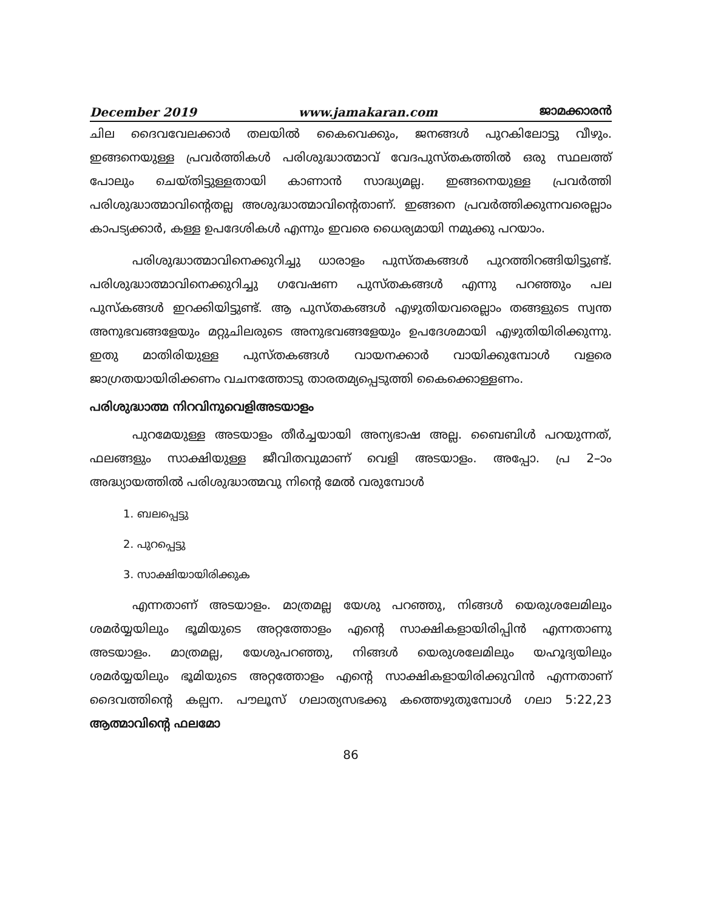December 2019 www.jamakaran.com ജാമക്കാരൻ
ചില ദൈവവേലക്കാർ തലയിൽ കൈവെക്കും, ജനങ്ങൾ പുറകിലോട്ടു വീഴും. ഇങ്ങനെയുള്ള പ്രവർത്തികൾ പരിശുദ്ധാത്മാവ് വേദപുസ്തകത്തിൽ ഒരു സ്ഥലത്ത് പോലും ചെയ്തിട്ടുള്ളതായി കാണാൻ സാദ്ധ്യമല്ല. ഇങ്ങനെയുള്ള പ്രവർത്തി പരിശുദ്ധാത്മാവിന്റെതല്ല അശുദ്ധാത്മാവിന്റെതാണ്. ഇങ്ങനെ പ്രവർത്തിക്കുന്നവരെല്ലാം കാപട്യക്കാർ, കള്ള ഉപദേശികൾ എന്നും ഇവരെ ധൈര്യമായി നമുക്കു പറയാം.
പരിശുദ്ധാത്മാവിനെക്കുറിച്ചു ധാരാളം പുസ്തകങ്ങൾ പുറത്തിറങ്ങിയിട്ടുണ്ട്. പരിശുദ്ധാത്മാവിനെക്കുറിച്ചു ഗവേഷണ പുസ്തകങ്ങൾ എന്നു പറഞ്ഞും പല പുസ്കങ്ങൾ ഇറക്കിയിട്ടുണ്ട്. ആ പുസ്തകങ്ങൾ എഴുതിയവരെല്ലാം തങ്ങളുടെ സ്വന്ത അനുഭവങ്ങളേയും മറ്റുചിലരുടെ അനുഭവങ്ങളേയും ഉപദേശമായി എഴുതിയിരിക്കുന്നു. ഇതു മാതിരിയുള്ള പുസ്തകങ്ങൾ വായനക്കാർ വായിക്കുമ്പോൾ വളരെ ജാഗ്രതയായിരിക്കണം വചനത്തോടു താരതമ്യപ്പെടുത്തി കൈക്കൊള്ളണം.
പരിശുദ്ധാത്മ നിറവിനുവെളിഅടയാളം
പുറമേയുള്ള അടയാളം തീർച്ചയായി അന്യഭാഷ അല്ല. ബൈബിൾ പറയുന്നത്, ഫലങ്ങളും സാക്ഷിയുള്ള ജീവിതവുമാണ് വെളി അടയാളം. അപ്പോ. പ്ര 2–ാം അദ്ധ്യായത്തിൽ പരിശുദ്ധാത്മവു നിന്റെ മേൽ വരുമ്പോൾ
1. ബലപ്പെട്ടു
2. പുറപ്പെട്ടു
3. സാക്ഷിയായിരിക്കുക
എന്നതാണ് അടയാളം. മാത്രമല്ല യേശു പറഞ്ഞു, നിങ്ങൾ യെരുശലേമിലും ശമർയ്യയിലും ഭൂമിയുടെ അറ്റത്തോളം എന്റെ സാക്ഷികളായിരിപ്പിൻ എന്നതാണു അടയാളം. മാത്രമല്ല, യേശുപറഞ്ഞു, നിങ്ങൾ യെരുശലേമിലും യഹൂദ്യയിലും ശമർയ്യയിലും ഭൂമിയുടെ അറ്റത്തോളം എന്റെ സാക്ഷികളായിരിക്കുവിൻ എന്നതാണ് ദൈവത്തിന്റെ കല്പന. പൗലൂസ് ഗലാത്യസഭക്കു കത്തെഴുതുമ്പോൾ ഗലാ 5:22,23 ആത്മാവിന്റെ ഫലമോ
86